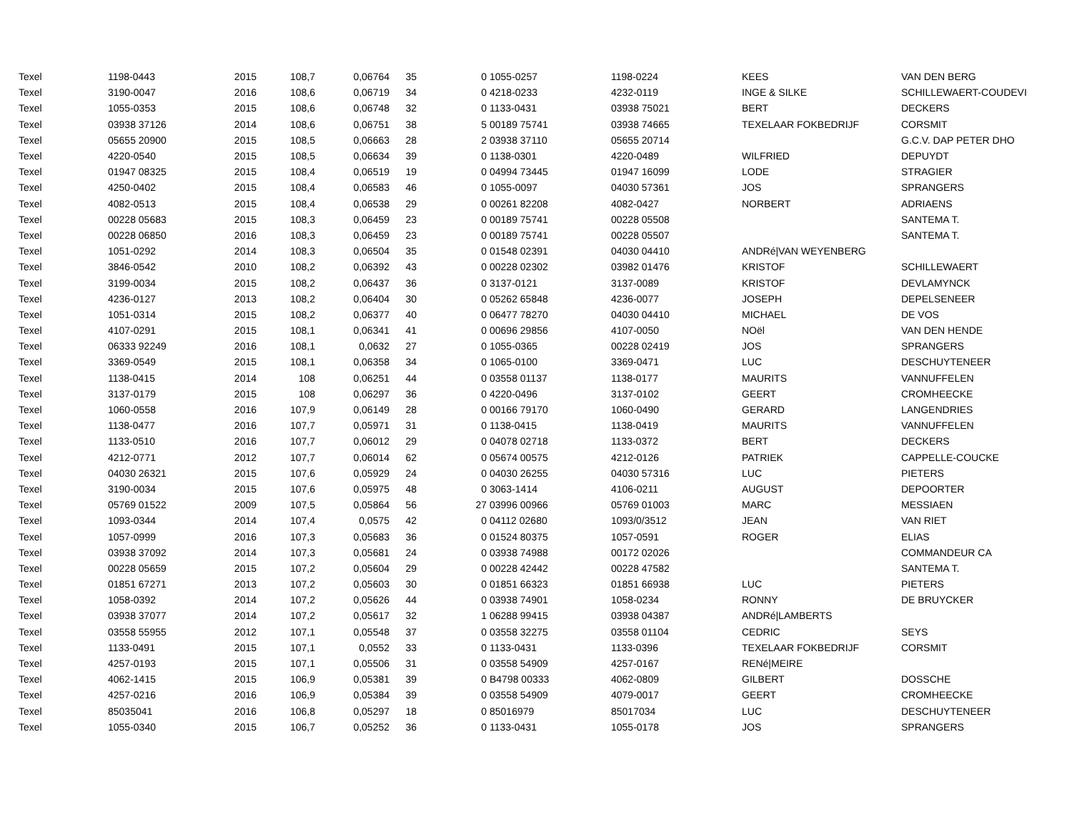| Texel | 1198-0443 | 2015 | 108,7 | 0,06764 | 35 | 0 | 1055-0257 | 1198-0224 | KEES | VAN DEN BERG |
| Texel | 3190-0047 | 2016 | 108,6 | 0,06719 | 34 | 0 | 4218-0233 | 4232-0119 | INGE & SILKE | SCHILLEWAERT-COUDEVI |
| Texel | 1055-0353 | 2015 | 108,6 | 0,06748 | 32 | 0 | 1133-0431 | 03938 75021 | BERT | DECKERS |
| Texel | 03938 37126 | 2014 | 108,6 | 0,06751 | 38 | 5 | 00189 75741 | 03938 74665 | TEXELAAR FOKBEDRIJF | CORSMIT |
| Texel | 05655 20900 | 2015 | 108,5 | 0,06663 | 28 | 2 | 03938 37110 | 05655 20714 | | G.C.V. DAP PETER DHO |
| Texel | 4220-0540 | 2015 | 108,5 | 0,06634 | 39 | 0 | 1138-0301 | 4220-0489 | WILFRIED | DEPUYDT |
| Texel | 01947 08325 | 2015 | 108,4 | 0,06519 | 19 | 0 | 04994 73445 | 01947 16099 | LODE | STRAGIER |
| Texel | 4250-0402 | 2015 | 108,4 | 0,06583 | 46 | 0 | 1055-0097 | 04030 57361 | JOS | SPRANGERS |
| Texel | 4082-0513 | 2015 | 108,4 | 0,06538 | 29 | 0 | 00261 82208 | 4082-0427 | NORBERT | ADRIAENS |
| Texel | 00228 05683 | 2015 | 108,3 | 0,06459 | 23 | 0 | 00189 75741 | 00228 05508 | | SANTEMA T. |
| Texel | 00228 06850 | 2016 | 108,3 | 0,06459 | 23 | 0 | 00189 75741 | 00228 05507 | | SANTEMA T. |
| Texel | 1051-0292 | 2014 | 108,3 | 0,06504 | 35 | 0 | 01548 02391 | 04030 04410 | ANDRé/VAN WEYENBERG | |
| Texel | 3846-0542 | 2010 | 108,2 | 0,06392 | 43 | 0 | 00228 02302 | 03982 01476 | KRISTOF | SCHILLEWAERT |
| Texel | 3199-0034 | 2015 | 108,2 | 0,06437 | 36 | 0 | 3137-0121 | 3137-0089 | KRISTOF | DEVLAMYNCK |
| Texel | 4236-0127 | 2013 | 108,2 | 0,06404 | 30 | 0 | 05262 65848 | 4236-0077 | JOSEPH | DEPELSENEER |
| Texel | 1051-0314 | 2015 | 108,2 | 0,06377 | 40 | 0 | 06477 78270 | 04030 04410 | MICHAEL | DE VOS |
| Texel | 4107-0291 | 2015 | 108,1 | 0,06341 | 41 | 0 | 00696 29856 | 4107-0050 | NOël | VAN DEN HENDE |
| Texel | 06333 92249 | 2016 | 108,1 | 0,0632 | 27 | 0 | 1055-0365 | 00228 02419 | JOS | SPRANGERS |
| Texel | 3369-0549 | 2015 | 108,1 | 0,06358 | 34 | 0 | 1065-0100 | 3369-0471 | LUC | DESCHUYTENEER |
| Texel | 1138-0415 | 2014 | 108 | 0,06251 | 44 | 0 | 03558 01137 | 1138-0177 | MAURITS | VANNUFFELEN |
| Texel | 3137-0179 | 2015 | 108 | 0,06297 | 36 | 0 | 4220-0496 | 3137-0102 | GEERT | CROMHEECKE |
| Texel | 1060-0558 | 2016 | 107,9 | 0,06149 | 28 | 0 | 00166 79170 | 1060-0490 | GERARD | LANGENDRIES |
| Texel | 1138-0477 | 2016 | 107,7 | 0,05971 | 31 | 0 | 1138-0415 | 1138-0419 | MAURITS | VANNUFFELEN |
| Texel | 1133-0510 | 2016 | 107,7 | 0,06012 | 29 | 0 | 04078 02718 | 1133-0372 | BERT | DECKERS |
| Texel | 4212-0771 | 2012 | 107,7 | 0,06014 | 62 | 0 | 05674 00575 | 4212-0126 | PATRIEK | CAPPELLE-COUCKE |
| Texel | 04030 26321 | 2015 | 107,6 | 0,05929 | 24 | 0 | 04030 26255 | 04030 57316 | LUC | PIETERS |
| Texel | 3190-0034 | 2015 | 107,6 | 0,05975 | 48 | 0 | 3063-1414 | 4106-0211 | AUGUST | DEPOORTER |
| Texel | 05769 01522 | 2009 | 107,5 | 0,05864 | 56 | 27 | 03996 00966 | 05769 01003 | MARC | MESSIAEN |
| Texel | 1093-0344 | 2014 | 107,4 | 0,0575 | 42 | 0 | 04112 02680 | 1093/0/3512 | JEAN | VAN RIET |
| Texel | 1057-0999 | 2016 | 107,3 | 0,05683 | 36 | 0 | 01524 80375 | 1057-0591 | ROGER | ELIAS |
| Texel | 03938 37092 | 2014 | 107,3 | 0,05681 | 24 | 0 | 03938 74988 | 00172 02026 | | COMMANDEUR CA |
| Texel | 00228 05659 | 2015 | 107,2 | 0,05604 | 29 | 0 | 00228 42442 | 00228 47582 | | SANTEMA T. |
| Texel | 01851 67271 | 2013 | 107,2 | 0,05603 | 30 | 0 | 01851 66323 | 01851 66938 | LUC | PIETERS |
| Texel | 1058-0392 | 2014 | 107,2 | 0,05626 | 44 | 0 | 03938 74901 | 1058-0234 | RONNY | DE BRUYCKER |
| Texel | 03938 37077 | 2014 | 107,2 | 0,05617 | 32 | 1 | 06288 99415 | 03938 04387 | ANDRé/LAMBERTS | |
| Texel | 03558 55955 | 2012 | 107,1 | 0,05548 | 37 | 0 | 03558 32275 | 03558 01104 | CEDRIC | SEYS |
| Texel | 1133-0491 | 2015 | 107,1 | 0,0552 | 33 | 0 | 1133-0431 | 1133-0396 | TEXELAAR FOKBEDRIJF | CORSMIT |
| Texel | 4257-0193 | 2015 | 107,1 | 0,05506 | 31 | 0 | 03558 54909 | 4257-0167 | RENé/MEIRE | |
| Texel | 4062-1415 | 2015 | 106,9 | 0,05381 | 39 | 0 | B4798 00333 | 4062-0809 | GILBERT | DOSSCHE |
| Texel | 4257-0216 | 2016 | 106,9 | 0,05384 | 39 | 0 | 03558 54909 | 4079-0017 | GEERT | CROMHEECKE |
| Texel | 85035041 | 2016 | 106,8 | 0,05297 | 18 | 0 | 85016979 | 85017034 | LUC | DESCHUYTENEER |
| Texel | 1055-0340 | 2015 | 106,7 | 0,05252 | 36 | 0 | 1133-0431 | 1055-0178 | JOS | SPRANGERS |